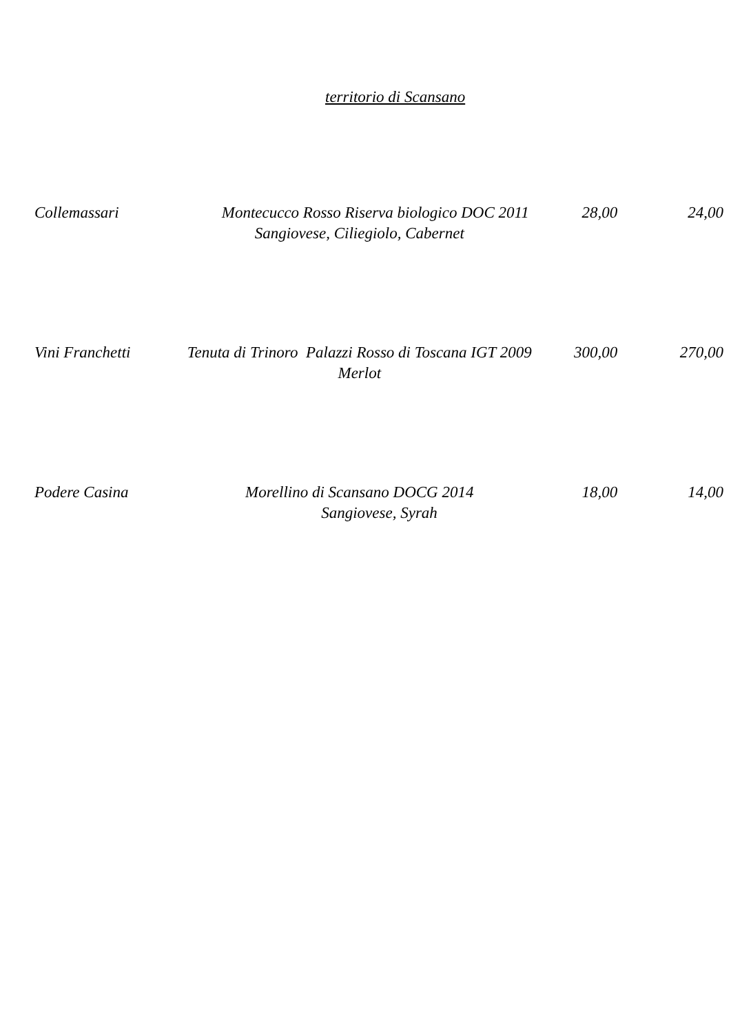territorio di Scansano
| Collemassari | Montecucco Rosso Riserva biologico DOC 2011 Sangiovese, Ciliegiolo, Cabernet | 28,00 | 24,00 |
| Vini Franchetti | Tenuta di Trinoro Palazzi Rosso di Toscana IGT 2009 Merlot | 300,00 | 270,00 |
| Podere Casina | Morellino di Scansano DOCG 2014 Sangiovese, Syrah | 18,00 | 14,00 |